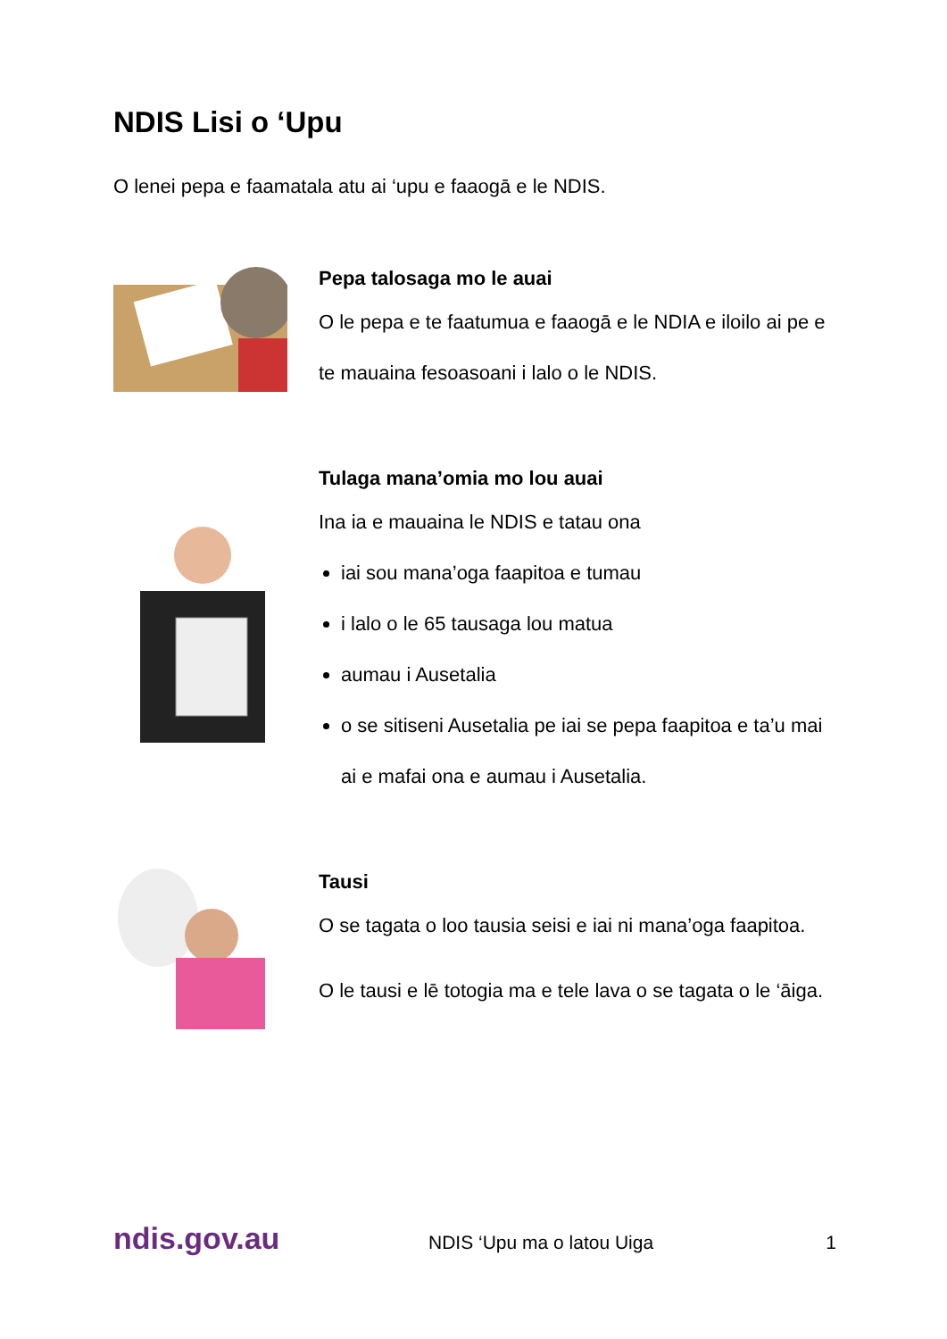NDIS Lisi o ‘Upu
O lenei pepa e faamatala atu ai ‘upu e faaogā e le NDIS.
Pepa talosaga mo le auai
O le pepa e te faatumua e faaogā e le NDIA e iloilo ai pe e te mauaina fesoasoani i lalo o le NDIS.
Tulaga mana’omia mo lou auai
Ina ia e mauaina le NDIS e tatau ona
iai sou mana’oga faapitoa e tumau
i lalo o le 65 tausaga lou matua
aumau i Ausetalia
o se sitiseni Ausetalia pe iai se pepa faapitoa e ta’u mai ai e mafai ona e aumau i Ausetalia.
Tausi
O se tagata o loo tausia seisi e iai ni mana’oga faapitoa.
O le tausi e lē totogia ma e tele lava o se tagata o le ‘āiga.
ndis.gov.au NDIS ‘Upu ma o latou Uiga 1